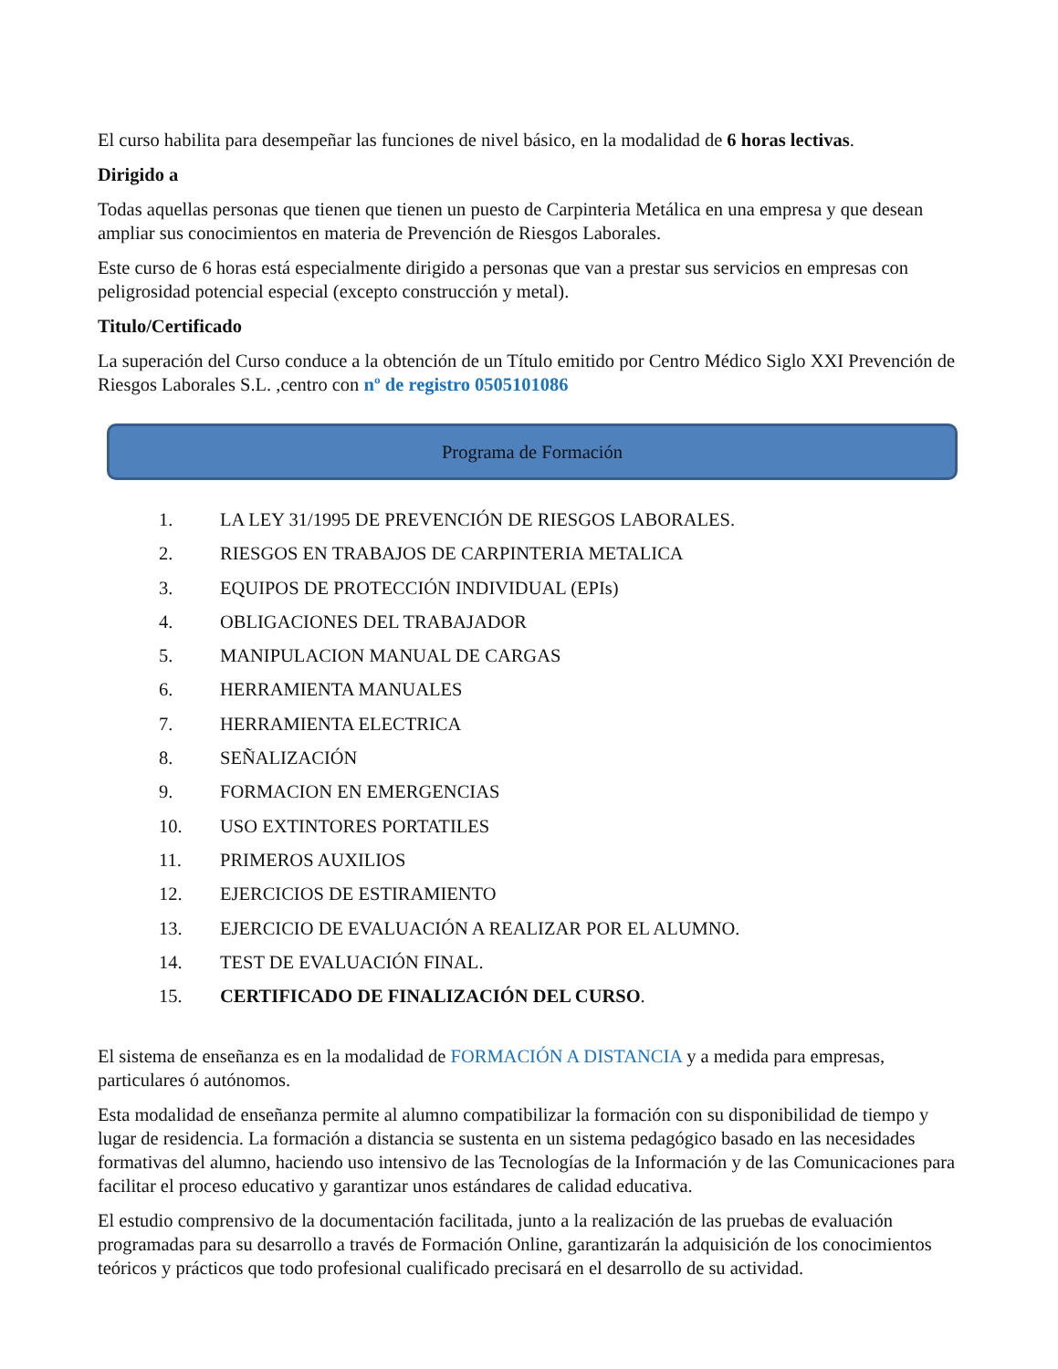El curso habilita para desempeñar las funciones de nivel básico, en la modalidad de 6 horas lectivas.
Dirigido a
Todas aquellas personas que tienen que tienen un puesto de Carpinteria Metálica en una empresa y que desean ampliar sus conocimientos en materia de Prevención de Riesgos Laborales.
Este curso de 6 horas está especialmente dirigido a personas que van a prestar sus servicios en empresas con peligrosidad potencial especial (excepto construcción y metal).
Titulo/Certificado
La superación del Curso conduce a la obtención de un Título emitido por Centro Médico Siglo XXI Prevención de Riesgos Laborales S.L. ,centro con nº de registro 0505101086
Programa de Formación
1. LA LEY 31/1995 DE PREVENCIÓN DE RIESGOS LABORALES.
2. RIESGOS EN TRABAJOS DE CARPINTERIA METALICA
3. EQUIPOS DE PROTECCIÓN INDIVIDUAL (EPIs)
4. OBLIGACIONES DEL TRABAJADOR
5. MANIPULACION MANUAL DE CARGAS
6. HERRAMIENTA MANUALES
7. HERRAMIENTA ELECTRICA
8. SEÑALIZACIÓN
9. FORMACION EN EMERGENCIAS
10. USO EXTINTORES PORTATILES
11. PRIMEROS AUXILIOS
12. EJERCICIOS DE ESTIRAMIENTO
13. EJERCICIO DE EVALUACIÓN A REALIZAR POR EL ALUMNO.
14. TEST DE EVALUACIÓN FINAL.
15. CERTIFICADO DE FINALIZACIÓN DEL CURSO.
El sistema de enseñanza es en la modalidad de FORMACIÓN A DISTANCIA y a medida para empresas, particulares ó autónomos.
Esta modalidad de enseñanza permite al alumno compatibilizar la formación con su disponibilidad de tiempo y lugar de residencia. La formación a distancia se sustenta en un sistema pedagógico basado en las necesidades formativas del alumno, haciendo uso intensivo de las Tecnologías de la Información y de las Comunicaciones para facilitar el proceso educativo y garantizar unos estándares de calidad educativa.
El estudio comprensivo de la documentación facilitada, junto a la realización de las pruebas de evaluación programadas para su desarrollo a través de Formación Online, garantizarán la adquisición de los conocimientos teóricos y prácticos que todo profesional cualificado precisará en el desarrollo de su actividad.